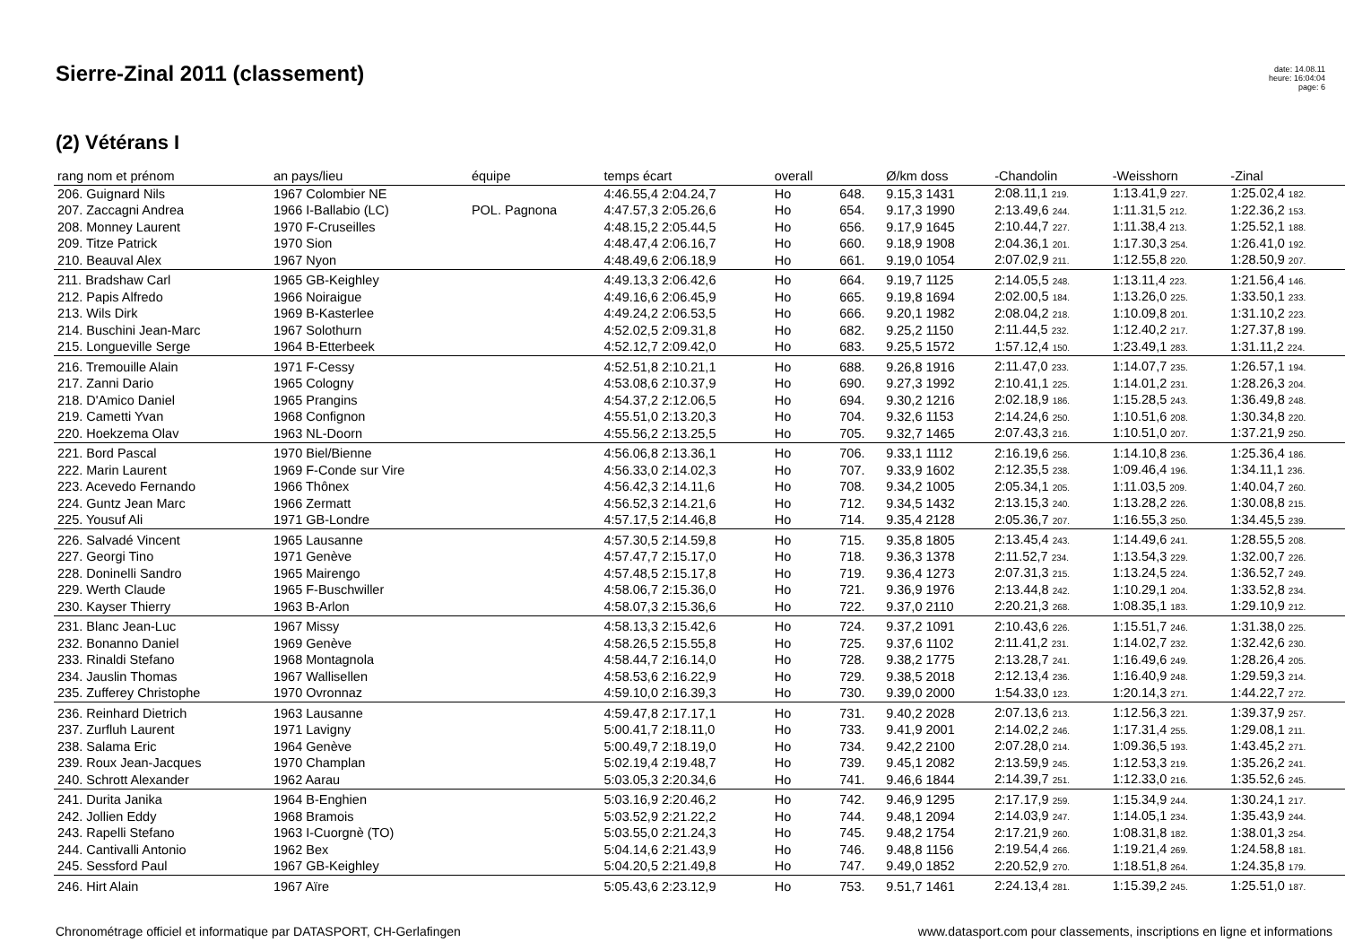Sierre-Zinal 2011 (classement)
date: 14.08.11
heure: 16:04:04
page: 6
(2) Vétérans I
| rang nom et prénom | an pays/lieu | équipe | temps écart | overall | | Ø/km doss | -Chandolin | -Weisshorn | -Zinal |
| --- | --- | --- | --- | --- | --- | --- | --- | --- | --- |
| 206. Guignard Nils | 1967 Colombier NE | | 4:46.55,4 2:04.24,7 | Ho | 648. | 9.15,3 1431 | 2:08.11,1 219. | 1:13.41,9 227. | 1:25.02,4 182. |
| 207. Zaccagni Andrea | 1966 I-Ballabio (LC) | POL. Pagnona | 4:47.57,3 2:05.26,6 | Ho | 654. | 9.17,3 1990 | 2:13.49,6 244. | 1:11.31,5 212. | 1:22.36,2 153. |
| 208. Monney Laurent | 1970 F-Cruseilles | | 4:48.15,2 2:05.44,5 | Ho | 656. | 9.17,9 1645 | 2:10.44,7 227. | 1:11.38,4 213. | 1:25.52,1 188. |
| 209. Titze Patrick | 1970 Sion | | 4:48.47,4 2:06.16,7 | Ho | 660. | 9.18,9 1908 | 2:04.36,1 201. | 1:17.30,3 254. | 1:26.41,0 192. |
| 210. Beauval Alex | 1967 Nyon | | 4:48.49,6 2:06.18,9 | Ho | 661. | 9.19,0 1054 | 2:07.02,9 211. | 1:12.55,8 220. | 1:28.50,9 207. |
| 211. Bradshaw Carl | 1965 GB-Keighley | | 4:49.13,3 2:06.42,6 | Ho | 664. | 9.19,7 1125 | 2:14.05,5 248. | 1:13.11,4 223. | 1:21.56,4 146. |
| 212. Papis Alfredo | 1966 Noiraigue | | 4:49.16,6 2:06.45,9 | Ho | 665. | 9.19,8 1694 | 2:02.00,5 184. | 1:13.26,0 225. | 1:33.50,1 233. |
| 213. Wils Dirk | 1969 B-Kasterlee | | 4:49.24,2 2:06.53,5 | Ho | 666. | 9.20,1 1982 | 2:08.04,2 218. | 1:10.09,8 201. | 1:31.10,2 223. |
| 214. Buschini Jean-Marc | 1967 Solothurn | | 4:52.02,5 2:09.31,8 | Ho | 682. | 9.25,2 1150 | 2:11.44,5 232. | 1:12.40,2 217. | 1:27.37,8 199. |
| 215. Longueville Serge | 1964 B-Etterbeek | | 4:52.12,7 2:09.42,0 | Ho | 683. | 9.25,5 1572 | 1:57.12,4 150. | 1:23.49,1 283. | 1:31.11,2 224. |
| 216. Tremouille Alain | 1971 F-Cessy | | 4:52.51,8 2:10.21,1 | Ho | 688. | 9.26,8 1916 | 2:11.47,0 233. | 1:14.07,7 235. | 1:26.57,1 194. |
| 217. Zanni Dario | 1965 Cologny | | 4:53.08,6 2:10.37,9 | Ho | 690. | 9.27,3 1992 | 2:10.41,1 225. | 1:14.01,2 231. | 1:28.26,3 204. |
| 218. D'Amico Daniel | 1965 Prangins | | 4:54.37,2 2:12.06,5 | Ho | 694. | 9.30,2 1216 | 2:02.18,9 186. | 1:15.28,5 243. | 1:36.49,8 248. |
| 219. Cametti Yvan | 1968 Confignon | | 4:55.51,0 2:13.20,3 | Ho | 704. | 9.32,6 1153 | 2:14.24,6 250. | 1:10.51,6 208. | 1:30.34,8 220. |
| 220. Hoekzema Olav | 1963 NL-Doorn | | 4:55.56,2 2:13.25,5 | Ho | 705. | 9.32,7 1465 | 2:07.43,3 216. | 1:10.51,0 207. | 1:37.21,9 250. |
| 221. Bord Pascal | 1970 Biel/Bienne | | 4:56.06,8 2:13.36,1 | Ho | 706. | 9.33,1 1112 | 2:16.19,6 256. | 1:14.10,8 236. | 1:25.36,4 186. |
| 222. Marin Laurent | 1969 F-Conde sur Vire | | 4:56.33,0 2:14.02,3 | Ho | 707. | 9.33,9 1602 | 2:12.35,5 238. | 1:09.46,4 196. | 1:34.11,1 236. |
| 223. Acevedo Fernando | 1966 Thônex | | 4:56.42,3 2:14.11,6 | Ho | 708. | 9.34,2 1005 | 2:05.34,1 205. | 1:11.03,5 209. | 1:40.04,7 260. |
| 224. Guntz Jean Marc | 1966 Zermatt | | 4:56.52,3 2:14.21,6 | Ho | 712. | 9.34,5 1432 | 2:13.15,3 240. | 1:13.28,2 226. | 1:30.08,8 215. |
| 225. Yousuf Ali | 1971 GB-Londre | | 4:57.17,5 2:14.46,8 | Ho | 714. | 9.35,4 2128 | 2:05.36,7 207. | 1:16.55,3 250. | 1:34.45,5 239. |
| 226. Salvadé Vincent | 1965 Lausanne | | 4:57.30,5 2:14.59,8 | Ho | 715. | 9.35,8 1805 | 2:13.45,4 243. | 1:14.49,6 241. | 1:28.55,5 208. |
| 227. Georgi Tino | 1971 Genève | | 4:57.47,7 2:15.17,0 | Ho | 718. | 9.36,3 1378 | 2:11.52,7 234. | 1:13.54,3 229. | 1:32.00,7 226. |
| 228. Doninelli Sandro | 1965 Mairengo | | 4:57.48,5 2:15.17,8 | Ho | 719. | 9.36,4 1273 | 2:07.31,3 215. | 1:13.24,5 224. | 1:36.52,7 249. |
| 229. Werth Claude | 1965 F-Buschwiller | | 4:58.06,7 2:15.36,0 | Ho | 721. | 9.36,9 1976 | 2:13.44,8 242. | 1:10.29,1 204. | 1:33.52,8 234. |
| 230. Kayser Thierry | 1963 B-Arlon | | 4:58.07,3 2:15.36,6 | Ho | 722. | 9.37,0 2110 | 2:20.21,3 268. | 1:08.35,1 183. | 1:29.10,9 212. |
| 231. Blanc Jean-Luc | 1967 Missy | | 4:58.13,3 2:15.42,6 | Ho | 724. | 9.37,2 1091 | 2:10.43,6 226. | 1:15.51,7 246. | 1:31.38,0 225. |
| 232. Bonanno Daniel | 1969 Genève | | 4:58.26,5 2:15.55,8 | Ho | 725. | 9.37,6 1102 | 2:11.41,2 231. | 1:14.02,7 232. | 1:32.42,6 230. |
| 233. Rinaldi Stefano | 1968 Montagnola | | 4:58.44,7 2:16.14,0 | Ho | 728. | 9.38,2 1775 | 2:13.28,7 241. | 1:16.49,6 249. | 1:28.26,4 205. |
| 234. Jauslin Thomas | 1967 Wallisellen | | 4:58.53,6 2:16.22,9 | Ho | 729. | 9.38,5 2018 | 2:12.13,4 236. | 1:16.40,9 248. | 1:29.59,3 214. |
| 235. Zufferey Christophe | 1970 Ovronnaz | | 4:59.10,0 2:16.39,3 | Ho | 730. | 9.39,0 2000 | 1:54.33,0 123. | 1:20.14,3 271. | 1:44.22,7 272. |
| 236. Reinhard Dietrich | 1963 Lausanne | | 4:59.47,8 2:17.17,1 | Ho | 731. | 9.40,2 2028 | 2:07.13,6 213. | 1:12.56,3 221. | 1:39.37,9 257. |
| 237. Zurfluh Laurent | 1971 Lavigny | | 5:00.41,7 2:18.11,0 | Ho | 733. | 9.41,9 2001 | 2:14.02,2 246. | 1:17.31,4 255. | 1:29.08,1 211. |
| 238. Salama Eric | 1964 Genève | | 5:00.49,7 2:18.19,0 | Ho | 734. | 9.42,2 2100 | 2:07.28,0 214. | 1:09.36,5 193. | 1:43.45,2 271. |
| 239. Roux Jean-Jacques | 1970 Champlan | | 5:02.19,4 2:19.48,7 | Ho | 739. | 9.45,1 2082 | 2:13.59,9 245. | 1:12.53,3 219. | 1:35.26,2 241. |
| 240. Schrott Alexander | 1962 Aarau | | 5:03.05,3 2:20.34,6 | Ho | 741. | 9.46,6 1844 | 2:14.39,7 251. | 1:12.33,0 216. | 1:35.52,6 245. |
| 241. Durita Janika | 1964 B-Enghien | | 5:03.16,9 2:20.46,2 | Ho | 742. | 9.46,9 1295 | 2:17.17,9 259. | 1:15.34,9 244. | 1:30.24,1 217. |
| 242. Jollien Eddy | 1968 Bramois | | 5:03.52,9 2:21.22,2 | Ho | 744. | 9.48,1 2094 | 2:14.03,9 247. | 1:14.05,1 234. | 1:35.43,9 244. |
| 243. Rapelli Stefano | 1963 I-Cuorgnè (TO) | | 5:03.55,0 2:21.24,3 | Ho | 745. | 9.48,2 1754 | 2:17.21,9 260. | 1:08.31,8 182. | 1:38.01,3 254. |
| 244. Cantivalli Antonio | 1962 Bex | | 5:04.14,6 2:21.43,9 | Ho | 746. | 9.48,8 1156 | 2:19.54,4 266. | 1:19.21,4 269. | 1:24.58,8 181. |
| 245. Sessford Paul | 1967 GB-Keighley | | 5:04.20,5 2:21.49,8 | Ho | 747. | 9.49,0 1852 | 2:20.52,9 270. | 1:18.51,8 264. | 1:24.35,8 179. |
| 246. Hirt Alain | 1967 Aïre | | 5:05.43,6 2:23.12,9 | Ho | 753. | 9.51,7 1461 | 2:24.13,4 281. | 1:15.39,2 245. | 1:25.51,0 187. |
Chronométrage officiel et informatique par DATASPORT, CH-Gerlafingen www.datasport.com pour classements, inscriptions en ligne et informations